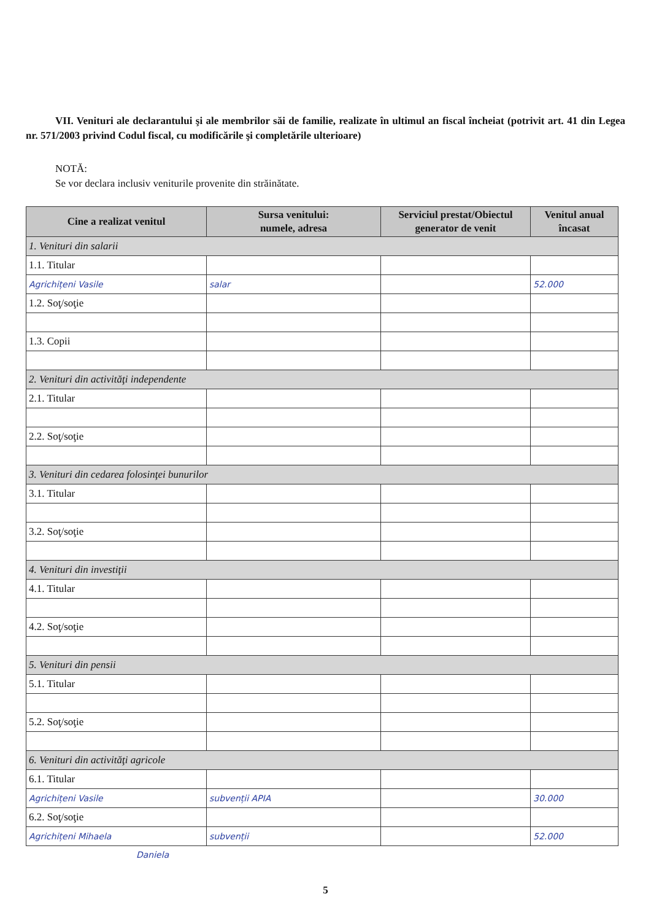VII. Venituri ale declarantului şi ale membrilor săi de familie, realizate în ultimul an fiscal încheiat (potrivit art. 41 din Legea nr. 571/2003 privind Codul fiscal, cu modificările şi completările ulterioare)
NOTĂ:
Se vor declara inclusiv veniturile provenite din străinătate.
| Cine a realizat venitul | Sursa venitului: numele, adresa | Serviciul prestat/Obiectul generator de venit | Venitul anual încasat |
| --- | --- | --- | --- |
| 1. Venituri din salarii | | | |
| 1.1. Titular | | | |
| Agrichițeni Vasile | salar | | 52.000 |
| 1.2. Soţ/soţie | | | |
| 1.3. Copii | | | |
| 2. Venituri din activităţi independente | | | |
| 2.1. Titular | | | |
| 2.2. Soţ/soţie | | | |
| 3. Venituri din cedarea folosinţei bunurilor | | | |
| 3.1. Titular | | | |
| 3.2. Soţ/soţie | | | |
| 4. Venituri din investiţii | | | |
| 4.1. Titular | | | |
| 4.2. Soţ/soţie | | | |
| 5. Venituri din pensii | | | |
| 5.1. Titular | | | |
| 5.2. Soţ/soţie | | | |
| 6. Venituri din activităţi agricole | | | |
| 6.1. Titular | | | |
| Agrichițeni Vasile | subvenții APIA | | 30.000 |
| 6.2. Soţ/soţie | | | |
| Agrichițeni Mihaela | subvenții | | 52.000 |
Daniela
5